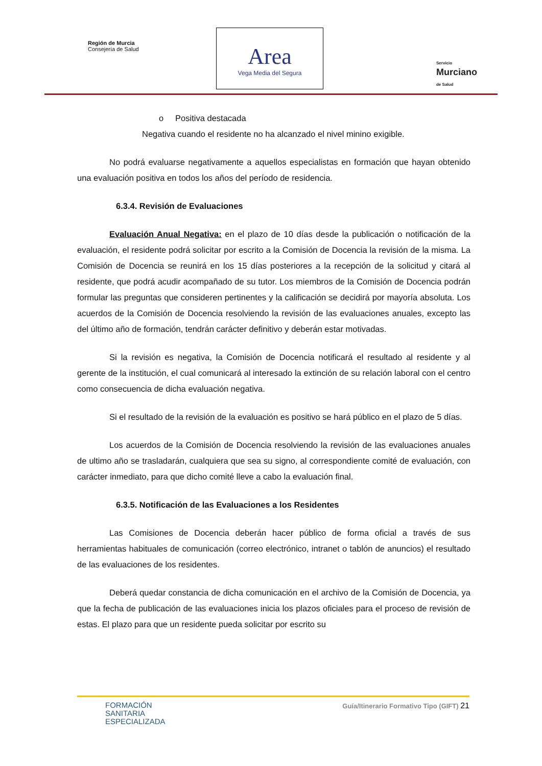Región de Murcia
Consejería de Salud
Area
Vega Media del Segura
Servicio
Murciano
de Salud
o Positiva destacada
Negativa cuando el residente no ha alcanzado el nivel minino exigible.
No podrá evaluarse negativamente a aquellos especialistas en formación que hayan obtenido una evaluación positiva en todos los años del período de residencia.
6.3.4. Revisión de Evaluaciones
Evaluación Anual Negativa: en el plazo de 10 días desde la publicación o notificación de la evaluación, el residente podrá solicitar por escrito a la Comisión de Docencia la revisión de la misma. La Comisión de Docencia se reunirá en los 15 días posteriores a la recepción de la solicitud y citará al residente, que podrá acudir acompañado de su tutor. Los miembros de la Comisión de Docencia podrán formular las preguntas que consideren pertinentes y la calificación se decidirá por mayoría absoluta. Los acuerdos de la Comisión de Docencia resolviendo la revisión de las evaluaciones anuales, excepto las del último año de formación, tendrán carácter definitivo y deberán estar motivadas.
Si la revisión es negativa, la Comisión de Docencia notificará el resultado al residente y al gerente de la institución, el cual comunicará al interesado la extinción de su relación laboral con el centro como consecuencia de dicha evaluación negativa.
Si el resultado de la revisión de la evaluación es positivo se hará público en el plazo de 5 días.
Los acuerdos de la Comisión de Docencia resolviendo la revisión de las evaluaciones anuales de ultimo año se trasladarán, cualquiera que sea su signo, al correspondiente comité de evaluación, con carácter inmediato, para que dicho comité lleve a cabo la evaluación final.
6.3.5. Notificación de las Evaluaciones a los Residentes
Las Comisiones de Docencia deberán hacer público de forma oficial a través de sus herramientas habituales de comunicación (correo electrónico, intranet o tablón de anuncios) el resultado de las evaluaciones de los residentes.
Deberá quedar constancia de dicha comunicación en el archivo de la Comisión de Docencia, ya que la fecha de publicación de las evaluaciones inicia los plazos oficiales para el proceso de revisión de estas. El plazo para que un residente pueda solicitar por escrito su
FORMACIÓN
SANITARIA
ESPECIALIZADA
Guía/Itinerario Formativo Tipo (GIFT) 21